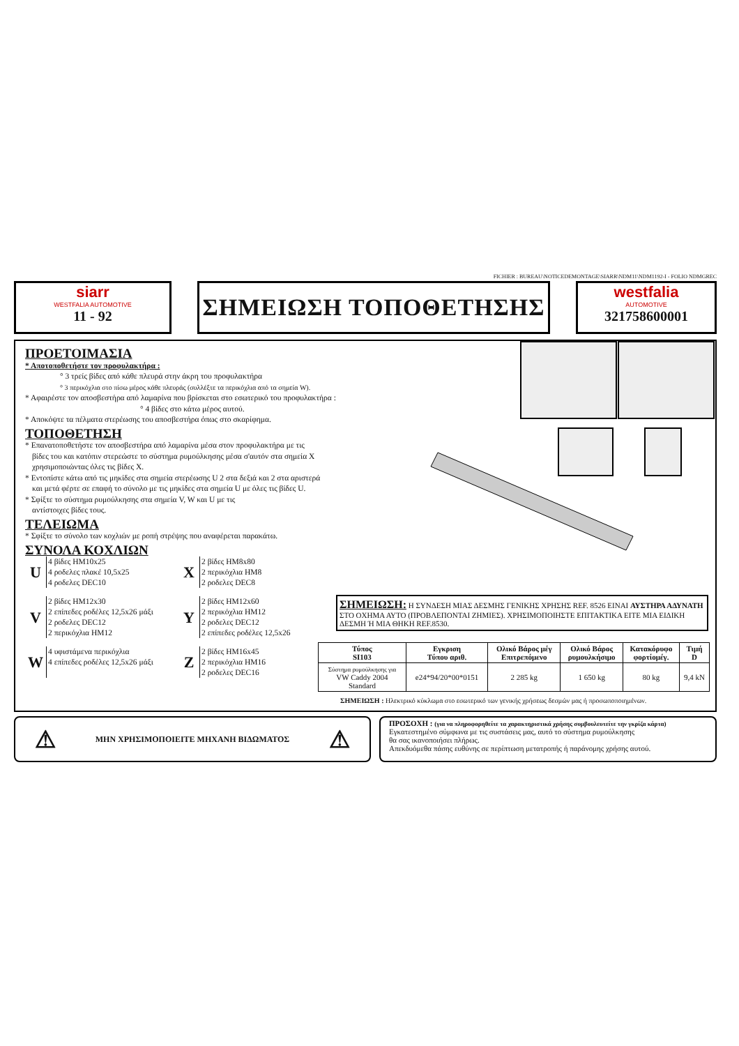FICHIER : BUREAU\NOTICEDEMONTAGE\SIARR\NDM11\NDM1192-I - FOLIO NDMGREC
siarr
WESTFALIA AUTOMOTIVE
11 - 92
ΣΗΜΕΙΩΣΗ ΤΟΠΟΘΕΤΗΣΗΣ
westfalia
AUTOMOTIVE
321758600001
ΠΡΟΕΤΟΙΜΑΣΙΑ
* Αποτοποθετήστε τον προφυλακτήρα :
° 3 τρείς βίδες από κάθε πλευρά στην άκρη του προφυλακτήρα
° 3 περικόχλια στο πίσω μέρος κάθε πλευράς (συλλέξτε τα περικόχλια από τα σημεία W).
* Αφαιρέστε τον αποσβεστήρα από λαμαρίνα που βρίσκεται στο εσωτερικό του προφυλακτήρα :
° 4 βίδες στο κάτω μέρος αυτού.
* Αποκόψτε τα πέλματα στερέωσης του αποσβεστήρα όπως στο σκαρίφημα.
ΤΟΠΟΘΕΤΗΣΗ
* Επανατοποθετήστε τον αποσβεστήρα από λαμαρίνα μέσα στον προφυλακτήρα με τις
βίδες του και κατόπιν στερεώστε το σύστημα ρυμούλκησης μέσα σ'αυτόν στα σημεία X
χρησιμοποιώντας όλες τις βίδες X.
* Εντοπίστε κάτω από τις μηκίδες στα σημεία στερέωσης U 2 στα δεξιά και 2 στα αριστερά
και μετά φέρτε σε επαφή το σύνολο με τις μηκίδες στα σημεία U με όλες τις βίδες U.
* Σφίξτε το σύστημα ρυμούλκησης στα σημεία V, W και U με τις
αντίστοιχες βίδες τους.
ΤΕΛΕΙΩΜΑ
* Σφίξτε το σύνολο των κοχλιών με ροπή στρέψης που αναφέρεται παρακάτω.
ΣΥΝΟΛΑ ΚΟΧΛΙΩΝ
U
4 βίδες HM10x25
4 ροδελες πλακέ 10,5x25
4 ροδελες DEC10
X
2 βίδες HM8x80
2 περικόχλια HM8
2 ροδελες DEC8
V
2 βίδες HM12x30
2 επίπεδες ροδέλες 12,5x26 μάξι
2 ροδελες DEC12
2 περικόχλια HM12
Y
2 βίδες HM12x60
2 περικόχλια HM12
2 ροδελες DEC12
2 επίπεδες ροδέλες 12,5x26
W
4 υφιστάμενα περικόχλια
4 επίπεδες ροδέλες 12,5x26 μάξι
Z
2 βίδες HM16x45
2 περικόχλια HM16
2 ροδελες DEC16
ΣΗΜΕΙΩΣΗ: Η ΣΥΝΔΕΣΗ ΜΙΑΣ ΔΕΣΜΗΣ ΓΕΝΙΚΗΣ ΧΡΗΣΗΣ REF. 8526 ΕΙΝΑΙ ΑΥΣΤΗΡΑ ΑΔΥΝΑΤΗ ΣΤΟ ΟΧΗΜΑ ΑΥΤΟ (ΠΡΟΒΛΕΠΟΝΤΑΙ ΖΗΜΙΕΣ). ΧΡΗΣΙΜΟΠΟΙΗΣΤΕ ΕΠΙΤΑΚΤΙΚΑ ΕΙΤΕ ΜΙΑ ΕΙΔΙΚΗ ΔΕΣΜΗ Ή ΜΙΑ ΘΗΚΗ REF.8530.
| Τύπος SI103 | Εγκριση Τύπου αριθ. | Ολικό Βάρος μέγ Επιτρεπόμενο | Ολικό Βάρος ρυμουλκήσιμο | Κατακόρυφο φορτίομέγ. | Τιμή D |
| --- | --- | --- | --- | --- | --- |
| Σύστημα ρυμούλκησης για VW Caddy 2004 Standard | e24*94/20*00*0151 | 2 285 kg | 1 650 kg | 80 kg | 9,4 kN |
ΣΗΜΕΙΩΣΗ : Ηλεκτρικό κύκλωμα στο εσωτερικό των γενικής χρήσεως δεσμών μας ή προσωποποιημένων.
⚠ ΜΗΝ ΧΡΗΣΙΜΟΠΟΙΕΙΤΕ ΜΗΧΑΝΗ ΒΙΔΩΜΑΤΟΣ ⚠
ΠΡΟΣΟΧΗ : (για να πληροφορηθείτε τα χαρακτηριστικά χρήσης συμβουλευτείτε την γκρίζα κάρτα)
Εγκατεστημένο σύμφωνα με τις συστάσεις μας, αυτό το σύστημα ρυμούλκησης
θα σας ικανοποιήσει πλήρως.
Απεκδυόμεθα πάσης ευθύνης σε περίπτωση μετατροπής ή παράνομης χρήσης αυτού.